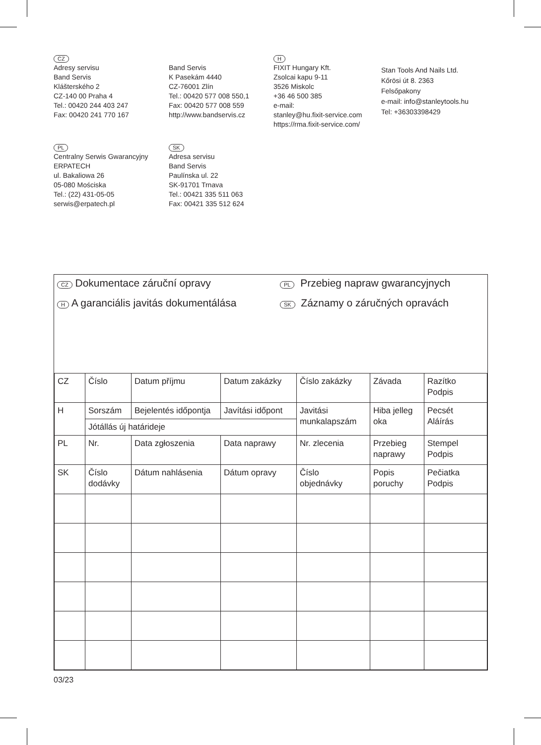CZ
Adresy servisu
Band Servis
Klášterského 2
CZ-140 00 Praha 4
Tel.: 00420 244 403 247
Fax: 00420 241 770 167
Band Servis
K Pasekám 4440
CZ-76001 Zlín
Tel.: 00420 577 008 550,1
Fax: 00420 577 008 559
http://www.bandservis.cz
H
FIXIT Hungary Kft.
Zsolcai kapu 9-11
3526 Miskolc
+36 46 500 385
e-mail:
stanley@hu.fixit-service.com
https://rma.fixit-service.com/
Stan Tools And Nails Ltd.
Kőrösi út 8. 2363
Felsőpakony
e-mail: info@stanleytools.hu
Tel: +36303398429
PL
Centralny Serwis Gwarancyjny
ERPATECH
ul. Bakaliowa 26
05-080 Mościska
Tel.: (22) 431-05-05
serwis@erpatech.pl
SK
Adresa servisu
Band Servis
Paulínska ul. 22
SK-91701 Trnava
Tel.: 00421 335 511 063
Fax: 00421 335 512 624
CZ Dokumentace záruční opravy
PL Przebieg napraw gwarancyjnych
H A garanciális javitás dokumentálása
SK Záznamy o záručných opravách
| CZ | Číslo | Datum příjmu | Datum zakázky | Číslo zakázky | Závada | Razítko Podpis |
| H | Sorszám | Bejelentés időpontja | Javítási időpont | Javitási munkalapszám | Hiba jelleg oka | Pecsét Aláírás |
| | Jótállás új határideje | | | | | |
| PL | Nr. | Data zgłoszenia | Data naprawy | Nr. zlecenia | Przebieg naprawy | Stempel Podpis |
| SK | Číslo dodávky | Dátum nahlásenia | Dátum opravy | Číslo objednávky | Popis poruchy | Pečiatka Podpis |
03/23